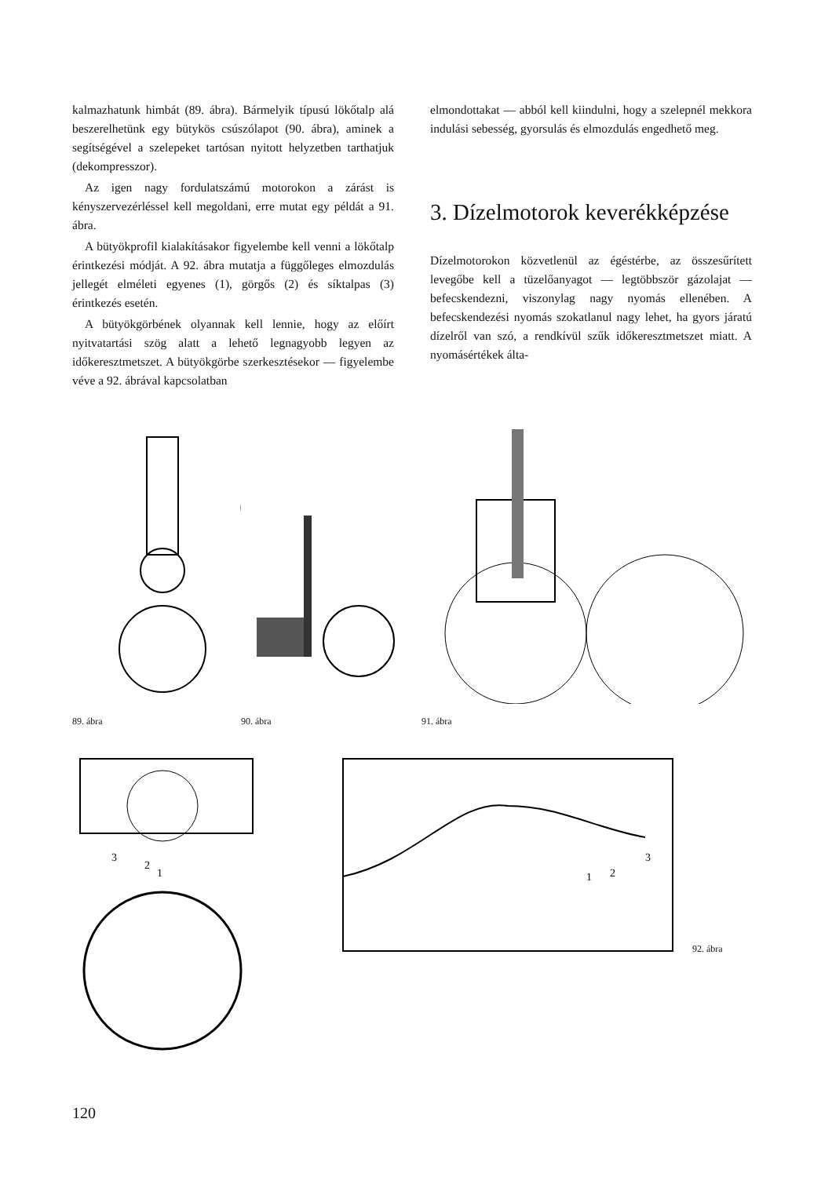kalmazhatunk himbát (89. ábra). Bármelyik típusú lökőtalp alá beszerelhetünk egy bütykös csúszólapot (90. ábra), aminek a segítségével a szelepeket tartósan nyitott helyzetben tarthatjuk (dekompresszor).
Az igen nagy fordulatszámú motorokon a zárást is kényszervezérléssel kell megoldani, erre mutat egy példát a 91. ábra.
A bütyökprofil kialakításakor figyelembe kell venni a lökőtalp érintkezési módját. A 92. ábra mutatja a függőleges elmozdulás jellegét elméleti egyenes (1), görgős (2) és síktalpas (3) érintkezés esetén.
A bütyökgörbének olyannak kell lennie, hogy az előírt nyitvatartási szög alatt a lehető legnagyobb legyen az időkeresztmetszet. A bütyökgörbe szerkesztésekor — figyelembe véve a 92. ábrával kapcsolatban
elmondottakat — abból kell kiindulni, hogy a szelepnél mekkora indulási sebesség, gyorsulás és elmozdulás engedhető meg.
3. Dízelmotorok keverékképzése
Dízelmotorokon közvetlenül az égéstérbe, az összesűrített levegőbe kell a tüzelőanyagot — legtöbbször gázolajat — befecskendezni, viszonylag nagy nyomás ellenében. A befecskendezési nyomás szokatlanul nagy lehet, ha gyors járatú dízelről van szó, a rendkívül szűk időkeresztmetszet miatt. A nyomásértékek álta-
89. ábra 90. ábra 91. ábra
3
2
1
3
2
1
92. ábra
120